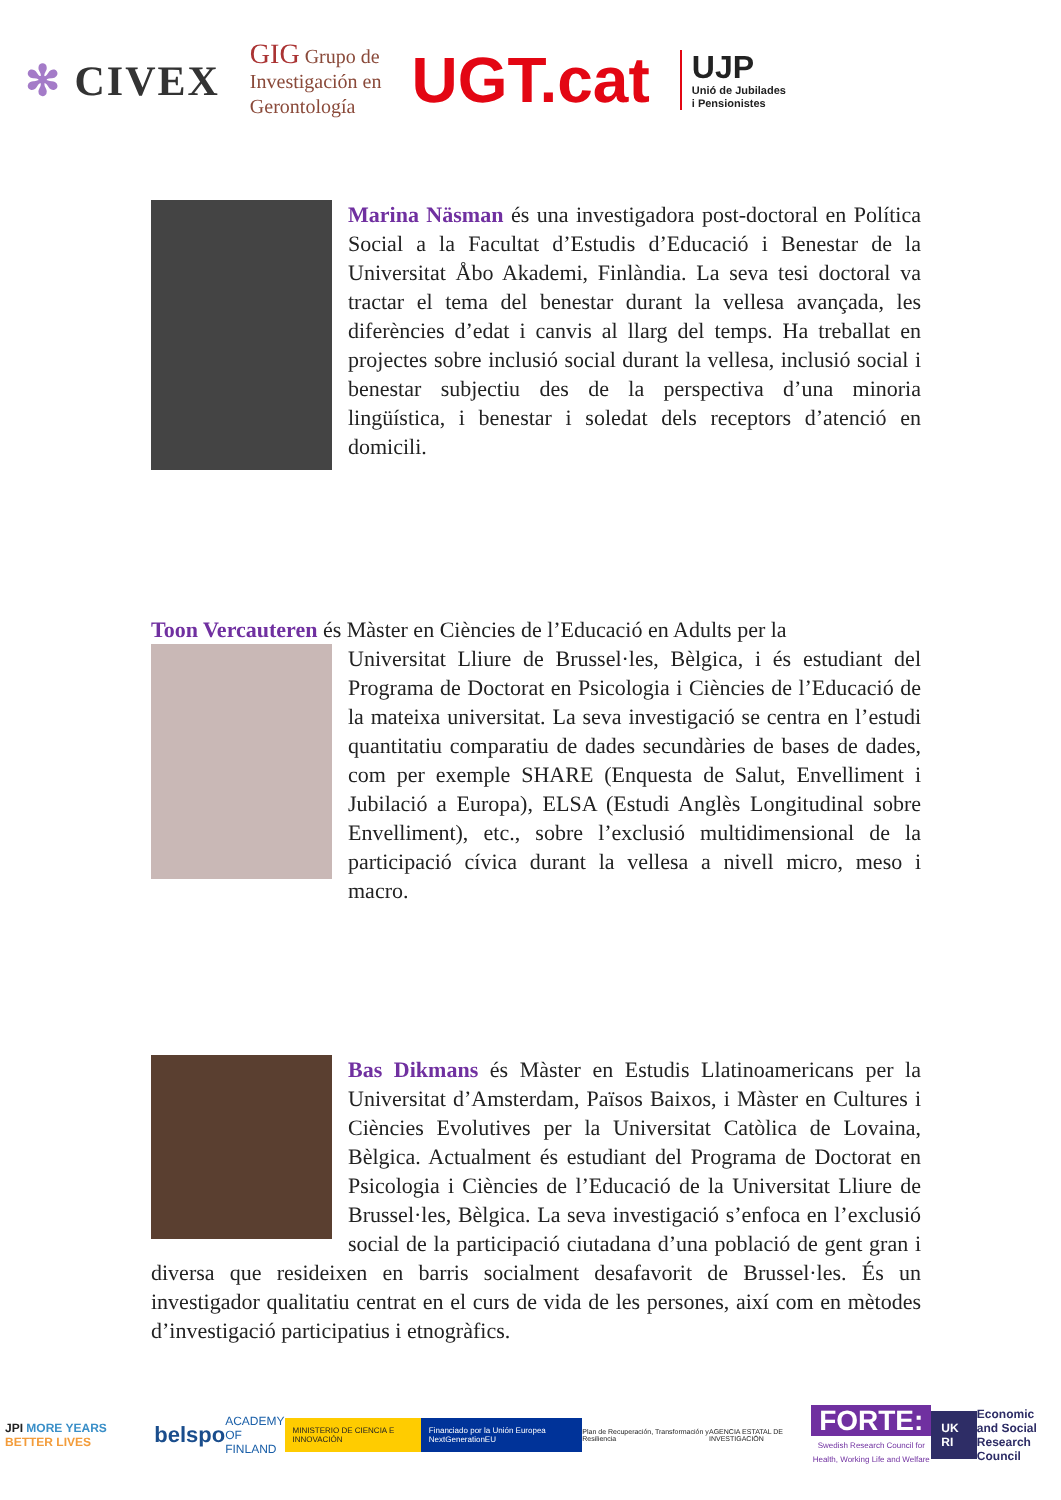✻ CIVEX
GIG Grupo de
Investigación en
Gerontología
UGT.cat
UJP
Unió de Jubilades
i Pensionistes
Marina Näsman és una investigadora post-doctoral en Política Social a la Facultat d’Estudis d’Educació i Benestar de la Universitat Åbo Akademi, Finlàndia. La seva tesi doctoral va tractar el tema del benestar durant la vellesa avançada, les diferències d’edat i canvis al llarg del temps. Ha treballat en projectes sobre inclusió social durant la vellesa, inclusió social i benestar subjectiu des de la perspectiva d’una minoria lingüística, i benestar i soledat dels receptors d’atenció en domicili.
Toon Vercauteren és Màster en Ciències de l’Educació en Adults per la
Universitat Lliure de Brussel·les, Bèlgica, i és estudiant del Programa de Doctorat en Psicologia i Ciències de l’Educació de la mateixa universitat. La seva investigació se centra en l’estudi quantitatiu comparatiu de dades secundàries de bases de dades, com per exemple SHARE (Enquesta de Salut, Envelliment i Jubilació a Europa), ELSA (Estudi Anglès Longitudinal sobre Envelliment), etc., sobre l’exclusió multidimensional de la participació cívica durant la vellesa a nivell micro, meso i macro.
Bas Dikmans és Màster en Estudis Llatinoamericans per la Universitat d’Amsterdam, Països Baixos, i Màster en Cultures i Ciències Evolutives per la Universitat Catòlica de Lovaina, Bèlgica. Actualment és estudiant del Programa de Doctorat en Psicologia i Ciències de l’Educació de la Universitat Lliure de Brussel·les, Bèlgica. La seva investigació s’enfoca en l’exclusió social de la participació ciutadana d’una població de gent gran i diversa que resideixen en barris socialment desafavorit de Brussel·les. És un investigador qualitatiu centrat en el curs de vida de les persones, així com en mètodes d’investigació participatius i etnogràfics.
JPI MORE YEARS BETTER LIVES
belspo
ACADEMY
OF FINLAND
MINISTERIO DE CIENCIA E INNOVACIÓN
Financiado por la Unión Europea NextGenerationEU
Plan de Recuperación, Transformación y Resiliencia
AGENCIA ESTATAL DE INVESTIGACIÓN
FORTE:
Swedish Research Council for
Health, Working Life and Welfare
UK RI
Economic
and Social
Research Council